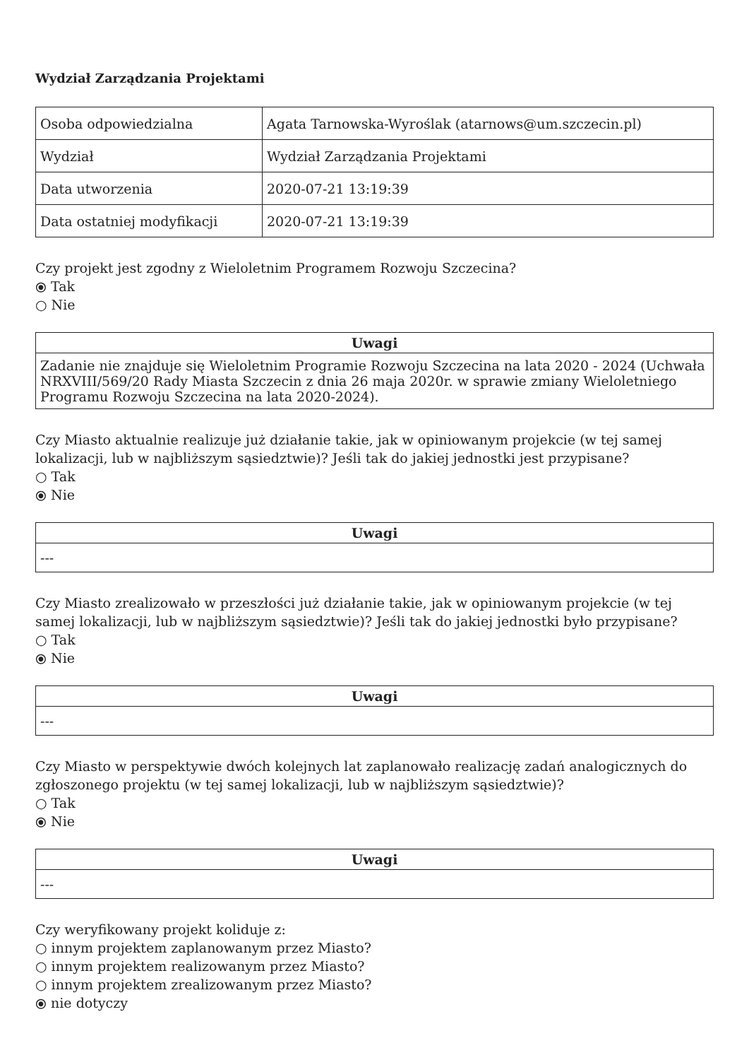Wydział Zarządzania Projektami
| Osoba odpowiedzialna | Agata Tarnowska-Wyroślak (atarnows@um.szczecin.pl) |
| Wydział | Wydział Zarządzania Projektami |
| Data utworzenia | 2020-07-21 13:19:39 |
| Data ostatniej modyfikacji | 2020-07-21 13:19:39 |
Czy projekt jest zgodny z Wieloletnim Programem Rozwoju Szczecina?
⦿ Tak
○ Nie
| Uwagi |
| --- |
| Zadanie nie znajduje się Wieloletnim Programie Rozwoju Szczecina na lata 2020 - 2024 (Uchwała NRXVIII/569/20 Rady Miasta Szczecin z dnia 26 maja 2020r. w sprawie zmiany Wieloletniego Programu Rozwoju Szczecina na lata 2020-2024). |
Czy Miasto aktualnie realizuje już działanie takie, jak w opiniowanym projekcie (w tej samej lokalizacji, lub w najbliższym sąsiedztwie)? Jeśli tak do jakiej jednostki jest przypisane?
○ Tak
⦿ Nie
| Uwagi |
| --- |
| --- |
Czy Miasto zrealizowało w przeszłości już działanie takie, jak w opiniowanym projekcie (w tej samej lokalizacji, lub w najbliższym sąsiedztwie)? Jeśli tak do jakiej jednostki było przypisane?
○ Tak
⦿ Nie
| Uwagi |
| --- |
| --- |
Czy Miasto w perspektywie dwóch kolejnych lat zaplanowało realizację zadań analogicznych do zgłoszonego projektu (w tej samej lokalizacji, lub w najbliższym sąsiedztwie)?
○ Tak
⦿ Nie
| Uwagi |
| --- |
| --- |
Czy weryfikowany projekt koliduje z:
○ innym projektem zaplanowanym przez Miasto?
○ innym projektem realizowanym przez Miasto?
○ innym projektem zrealizowanym przez Miasto?
⦿ nie dotyczy